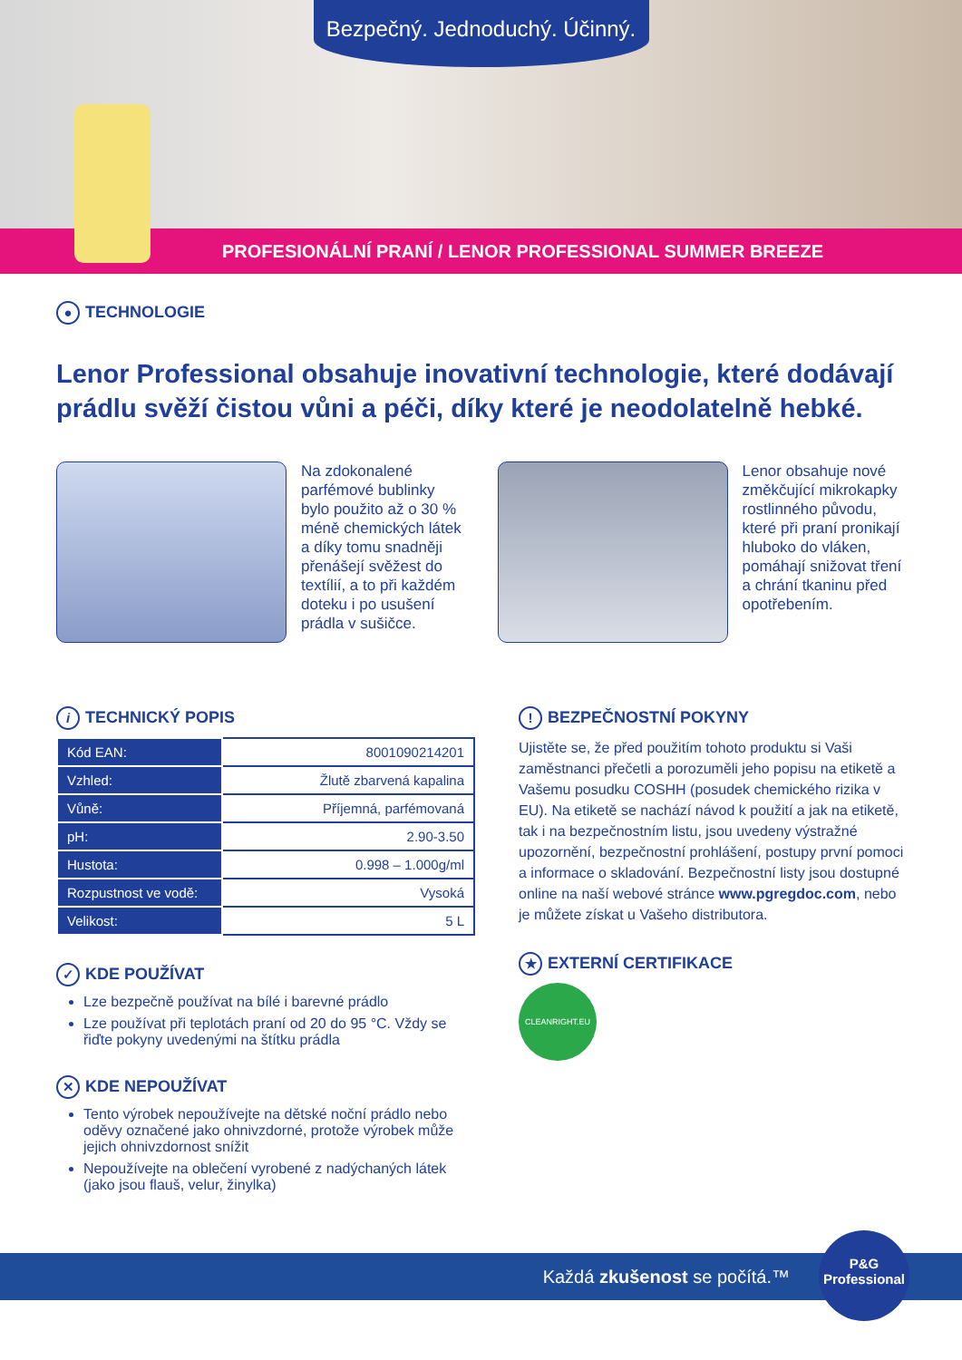Bezpečný. Jednoduchý. Účinný.
PROFESIONÁLNÍ PRANÍ / LENOR PROFESSIONAL SUMMER BREEZE
● TECHNOLOGIE
Lenor Professional obsahuje inovativní technologie, které dodávají prádlu svěží čistou vůni a péči, díky které je neodolatelně hebké.
Na zdokonalené parfémové bublinky bylo použito až o 30 % méně chemických látek a díky tomu snadněji přenášejí svěžest do textílií, a to při každém doteku i po usušení prádla v sušičce.
Lenor obsahuje nové změkčující mikrokapky rostlinného původu, které při praní pronikají hluboko do vláken, pomáhají snižovat tření a chrání tkaninu před opotřebením.
i TECHNICKÝ POPIS
| Kód EAN: | 8001090214201 |
| Vzhled: | Žlutě zbarvená kapalina |
| Vůně: | Příjemná, parfémovaná |
| pH: | 2.90-3.50 |
| Hustota: | 0.998 – 1.000g/ml |
| Rozpustnost ve vodě: | Vysoká |
| Velikost: | 5 L |
✓ KDE POUŽÍVAT
Lze bezpečně používat na bílé i barevné prádlo
Lze používat při teplotách praní od 20 do 95 °C. Vždy se řiďte pokyny uvedenými na štítku prádla
✕ KDE NEPOUŽÍVAT
Tento výrobek nepoužívejte na dětské noční prádlo nebo oděvy označené jako ohnivzdorné, protože výrobek může jejich ohnivzdornost snížit
Nepoužívejte na oblečení vyrobené z nadýchaných látek (jako jsou flauš, velur, žinylka)
! BEZPEČNOSTNÍ POKYNY
Ujistěte se, že před použitím tohoto produktu si Vaši zaměstnanci přečetli a porozuměli jeho popisu na etiketě a Vašemu posudku COSHH (posudek chemického rizika v EU). Na etiketě se nachází návod k použití a jak na etiketě, tak i na bezpečnostním listu, jsou uvedeny výstražné upozornění, bezpečnostní prohlášení, postupy první pomoci a informace o skladování. Bezpečnostní listy jsou dostupné online na naší webové stránce www.pgregdoc.com, nebo je můžete získat u Vašeho distributora.
★ EXTERNÍ CERTIFIKACE
CLEANRIGHT.EU
Každá zkušenost se počítá.™
P&G
Professional